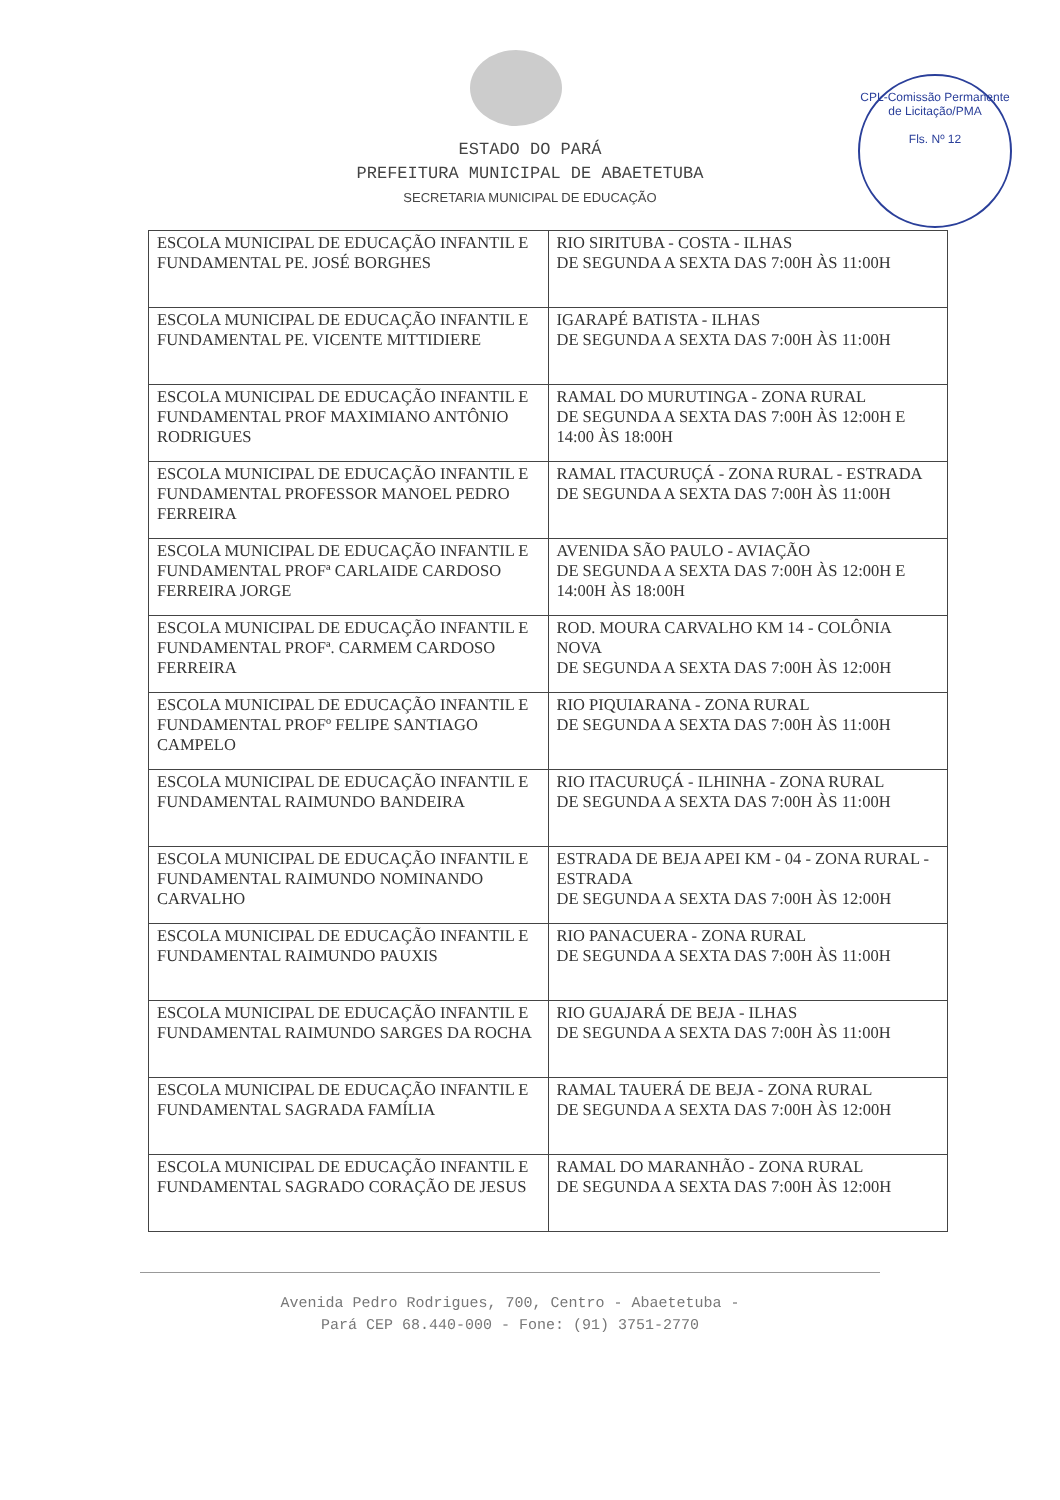CPL-Comissão Permanente de Licitação/PMA
Fls. Nº 12
ESTADO DO PARÁ
PREFEITURA MUNICIPAL DE ABAETETUBA
SECRETARIA MUNICIPAL DE EDUCAÇÃO
| ESCOLA MUNICIPAL DE EDUCAÇÃO INFANTIL E FUNDAMENTAL PE. JOSÉ BORGHES | RIO SIRITUBA - COSTA - ILHAS DE SEGUNDA A SEXTA DAS 7:00H ÀS 11:00H |
| ESCOLA MUNICIPAL DE EDUCAÇÃO INFANTIL E FUNDAMENTAL PE. VICENTE MITTIDIERE | IGARAPÉ BATISTA - ILHAS DE SEGUNDA A SEXTA DAS 7:00H ÀS 11:00H |
| ESCOLA MUNICIPAL DE EDUCAÇÃO INFANTIL E FUNDAMENTAL PROF MAXIMIANO ANTÔNIO RODRIGUES | RAMAL DO MURUTINGA - ZONA RURAL DE SEGUNDA A SEXTA DAS 7:00H ÀS 12:00H E 14:00 ÀS 18:00H |
| ESCOLA MUNICIPAL DE EDUCAÇÃO INFANTIL E FUNDAMENTAL PROFESSOR MANOEL PEDRO FERREIRA | RAMAL ITACURUÇÁ - ZONA RURAL - ESTRADA DE SEGUNDA A SEXTA DAS 7:00H ÀS 11:00H |
| ESCOLA MUNICIPAL DE EDUCAÇÃO INFANTIL E FUNDAMENTAL PROFª CARLAIDE CARDOSO FERREIRA JORGE | AVENIDA SÃO PAULO - AVIAÇÃO DE SEGUNDA A SEXTA DAS 7:00H ÀS 12:00H E 14:00H ÀS 18:00H |
| ESCOLA MUNICIPAL DE EDUCAÇÃO INFANTIL E FUNDAMENTAL PROFª. CARMEM CARDOSO FERREIRA | ROD. MOURA CARVALHO KM 14 - COLÔNIA NOVA DE SEGUNDA A SEXTA DAS 7:00H ÀS 12:00H |
| ESCOLA MUNICIPAL DE EDUCAÇÃO INFANTIL E FUNDAMENTAL PROFº FELIPE SANTIAGO CAMPELO | RIO PIQUIARANA - ZONA RURAL DE SEGUNDA A SEXTA DAS 7:00H ÀS 11:00H |
| ESCOLA MUNICIPAL DE EDUCAÇÃO INFANTIL E FUNDAMENTAL RAIMUNDO BANDEIRA | RIO ITACURUÇÁ - ILHINHA - ZONA RURAL DE SEGUNDA A SEXTA DAS 7:00H ÀS 11:00H |
| ESCOLA MUNICIPAL DE EDUCAÇÃO INFANTIL E FUNDAMENTAL RAIMUNDO NOMINANDO CARVALHO | ESTRADA DE BEJA APEI KM - 04 - ZONA RURAL - ESTRADA DE SEGUNDA A SEXTA DAS 7:00H ÀS 12:00H |
| ESCOLA MUNICIPAL DE EDUCAÇÃO INFANTIL E FUNDAMENTAL RAIMUNDO PAUXIS | RIO PANACUERA - ZONA RURAL DE SEGUNDA A SEXTA DAS 7:00H ÀS 11:00H |
| ESCOLA MUNICIPAL DE EDUCAÇÃO INFANTIL E FUNDAMENTAL RAIMUNDO SARGES DA ROCHA | RIO GUAJARÁ DE BEJA - ILHAS DE SEGUNDA A SEXTA DAS 7:00H ÀS 11:00H |
| ESCOLA MUNICIPAL DE EDUCAÇÃO INFANTIL E FUNDAMENTAL SAGRADA FAMÍLIA | RAMAL TAUERÁ DE BEJA - ZONA RURAL DE SEGUNDA A SEXTA DAS 7:00H ÀS 12:00H |
| ESCOLA MUNICIPAL DE EDUCAÇÃO INFANTIL E FUNDAMENTAL SAGRADO CORAÇÃO DE JESUS | RAMAL DO MARANHÃO - ZONA RURAL DE SEGUNDA A SEXTA DAS 7:00H ÀS 12:00H |
Avenida Pedro Rodrigues, 700, Centro - Abaetetuba -
Pará CEP 68.440-000 - Fone: (91) 3751-2770